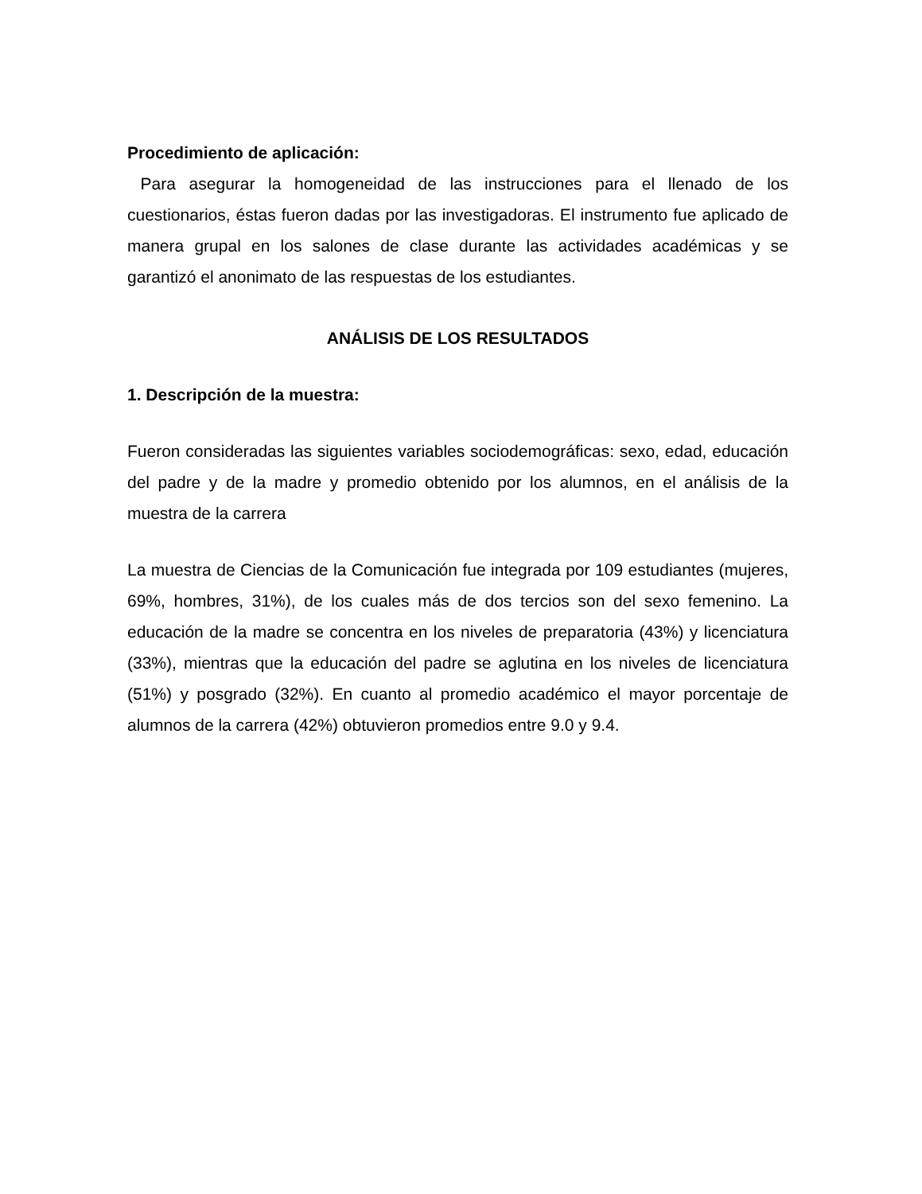Procedimiento de aplicación:
Para asegurar la homogeneidad de las instrucciones para el llenado de los cuestionarios, éstas fueron dadas por las investigadoras. El instrumento fue aplicado de manera grupal en los salones de clase durante las actividades académicas y se garantizó el anonimato de las respuestas de los estudiantes.
ANÁLISIS DE LOS RESULTADOS
1. Descripción de la muestra:
Fueron consideradas las siguientes variables sociodemográficas: sexo, edad, educación del padre y de la madre y promedio obtenido por los alumnos, en el análisis de la muestra de la carrera
La muestra de Ciencias de la Comunicación fue integrada por 109 estudiantes (mujeres, 69%, hombres, 31%), de los cuales más de dos tercios son del sexo femenino. La educación de la madre se concentra en los niveles de preparatoria (43%) y licenciatura (33%), mientras que la educación del padre se aglutina en los niveles de licenciatura (51%) y posgrado (32%). En cuanto al promedio académico el mayor porcentaje de alumnos de la carrera (42%) obtuvieron promedios entre 9.0 y 9.4.